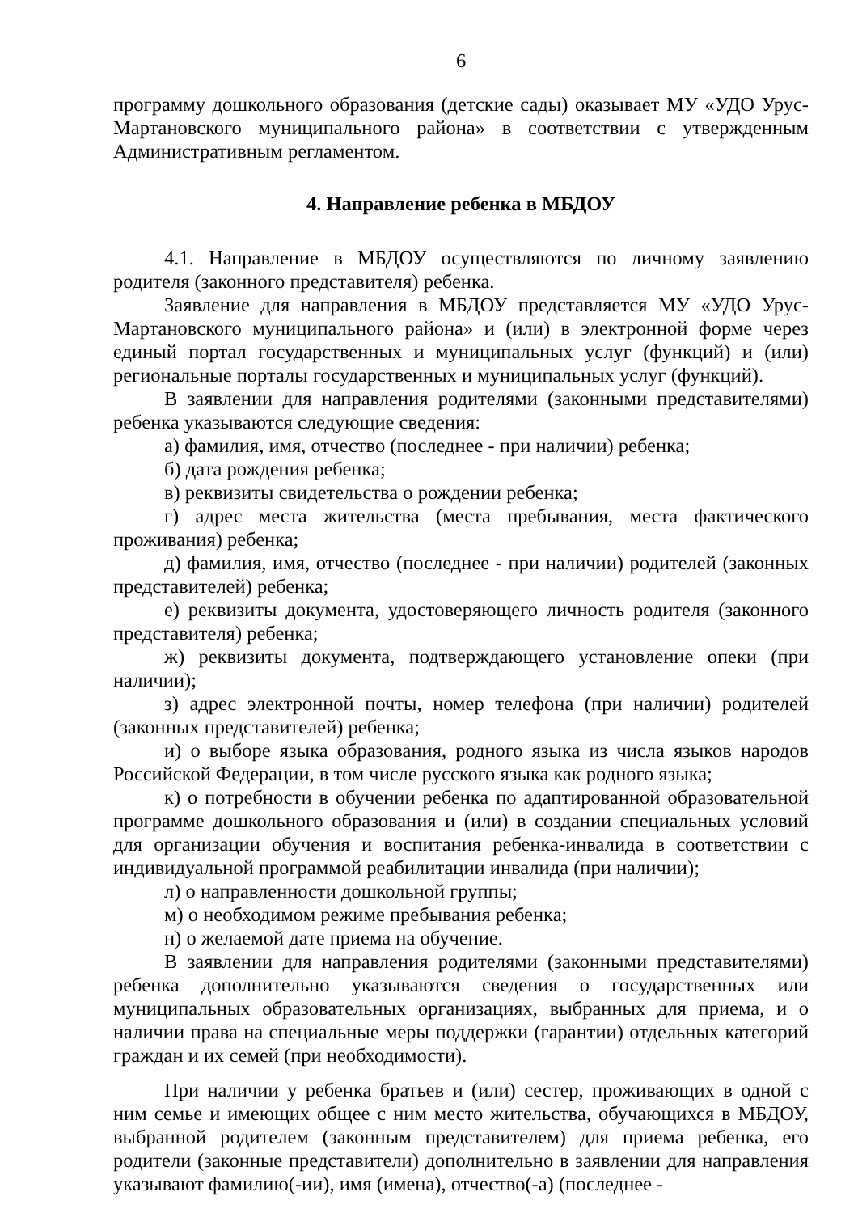6
программу дошкольного образования (детские сады) оказывает МУ «УДО Урус-Мартановского муниципального района» в соответствии с утвержденным Административным регламентом.
4. Направление ребенка в МБДОУ
4.1. Направление в МБДОУ осуществляются по личному заявлению родителя (законного представителя) ребенка.
Заявление для направления в МБДОУ представляется МУ «УДО Урус-Мартановского муниципального района» и (или) в электронной форме через единый портал государственных и муниципальных услуг (функций) и (или) региональные порталы государственных и муниципальных услуг (функций).
В заявлении для направления родителями (законными представителями) ребенка указываются следующие сведения:
а) фамилия, имя, отчество (последнее - при наличии) ребенка;
б) дата рождения ребенка;
в) реквизиты свидетельства о рождении ребенка;
г) адрес места жительства (места пребывания, места фактического проживания) ребенка;
д) фамилия, имя, отчество (последнее - при наличии) родителей (законных представителей) ребенка;
е) реквизиты документа, удостоверяющего личность родителя (законного представителя) ребенка;
ж) реквизиты документа, подтверждающего установление опеки (при наличии);
з) адрес электронной почты, номер телефона (при наличии) родителей (законных представителей) ребенка;
и) о выборе языка образования, родного языка из числа языков народов Российской Федерации, в том числе русского языка как родного языка;
к) о потребности в обучении ребенка по адаптированной образовательной программе дошкольного образования и (или) в создании специальных условий для организации обучения и воспитания ребенка-инвалида в соответствии с индивидуальной программой реабилитации инвалида (при наличии);
л) о направленности дошкольной группы;
м) о необходимом режиме пребывания ребенка;
н) о желаемой дате приема на обучение.
В заявлении для направления родителями (законными представителями) ребенка дополнительно указываются сведения о государственных или муниципальных образовательных организациях, выбранных для приема, и о наличии права на специальные меры поддержки (гарантии) отдельных категорий граждан и их семей (при необходимости).
При наличии у ребенка братьев и (или) сестер, проживающих в одной с ним семье и имеющих общее с ним место жительства, обучающихся в МБДОУ, выбранной родителем (законным представителем) для приема ребенка, его родители (законные представители) дополнительно в заявлении для направления указывают фамилию(-ии), имя (имена), отчество(-а) (последнее -